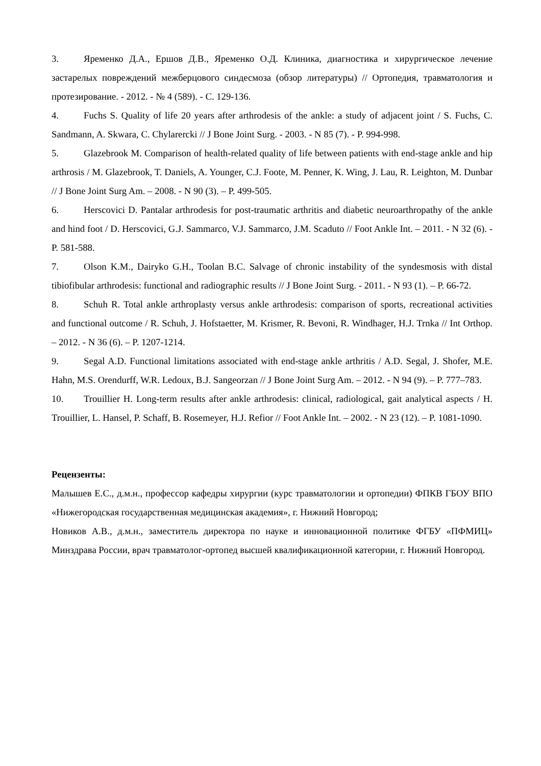3. Яременко Д.А., Ершов Д.В., Яременко О.Д. Клиника, диагностика и хирургическое лечение застарелых повреждений межберцового синдесмоза (обзор литературы) // Ортопедия, травматология и протезирование. - 2012. - № 4 (589). - С. 129-136.
4. Fuchs S. Quality of life 20 years after arthrodesis of the ankle: a study of adjacent joint / S. Fuchs, C. Sandmann, A. Skwara, C. Chylarercki // J Bone Joint Surg. - 2003. - N 85 (7). - P. 994-998.
5. Glazebrook M. Comparison of health-related quality of life between patients with end-stage ankle and hip arthrosis / M. Glazebrook, T. Daniels, A. Younger, C.J. Foote, M. Penner, K. Wing, J. Lau, R. Leighton, M. Dunbar // J Bone Joint Surg Am. – 2008. - N 90 (3). – P. 499-505.
6. Herscovici D. Pantalar arthrodesis for post-traumatic arthritis and diabetic neuroarthropathy of the ankle and hind foot / D. Herscovici, G.J. Sammarco, V.J. Sammarco, J.M. Scaduto // Foot Ankle Int. – 2011. - N 32 (6). - P. 581-588.
7. Olson K.M., Dairyko G.H., Toolan B.C. Salvage of chronic instability of the syndesmosis with distal tibiofibular arthrodesis: functional and radiographic results // J Bone Joint Surg. - 2011. - N 93 (1). – P. 66-72.
8. Schuh R. Total ankle arthroplasty versus ankle arthrodesis: comparison of sports, recreational activities and functional outcome / R. Schuh, J. Hofstaetter, M. Krismer, R. Bevoni, R. Windhager, H.J. Trnka // Int Orthop. – 2012. - N 36 (6). – P. 1207-1214.
9. Segal A.D. Functional limitations associated with end-stage ankle arthritis / A.D. Segal, J. Shofer, M.E. Hahn, M.S. Orendurff, W.R. Ledoux, B.J. Sangeorzan // J Bone Joint Surg Am. – 2012. - N 94 (9). – P. 777–783.
10. Trouillier H. Long-term results after ankle arthrodesis: clinical, radiological, gait analytical aspects / H. Trouillier, L. Hansel, P. Schaff, B. Rosemeyer, H.J. Refior // Foot Ankle Int. – 2002. - N 23 (12). – P. 1081-1090.
Рецензенты:
Малышев Е.С., д.м.н., профессор кафедры хирургии (курс травматологии и ортопедии) ФПКВ ГБОУ ВПО «Нижегородская государственная медицинская академия», г. Нижний Новгород;
Новиков А.В., д.м.н., заместитель директора по науке и инновационной политике ФГБУ «ПФМИЦ» Минздрава России, врач травматолог-ортопед высшей квалификационной категории, г. Нижний Новгород.